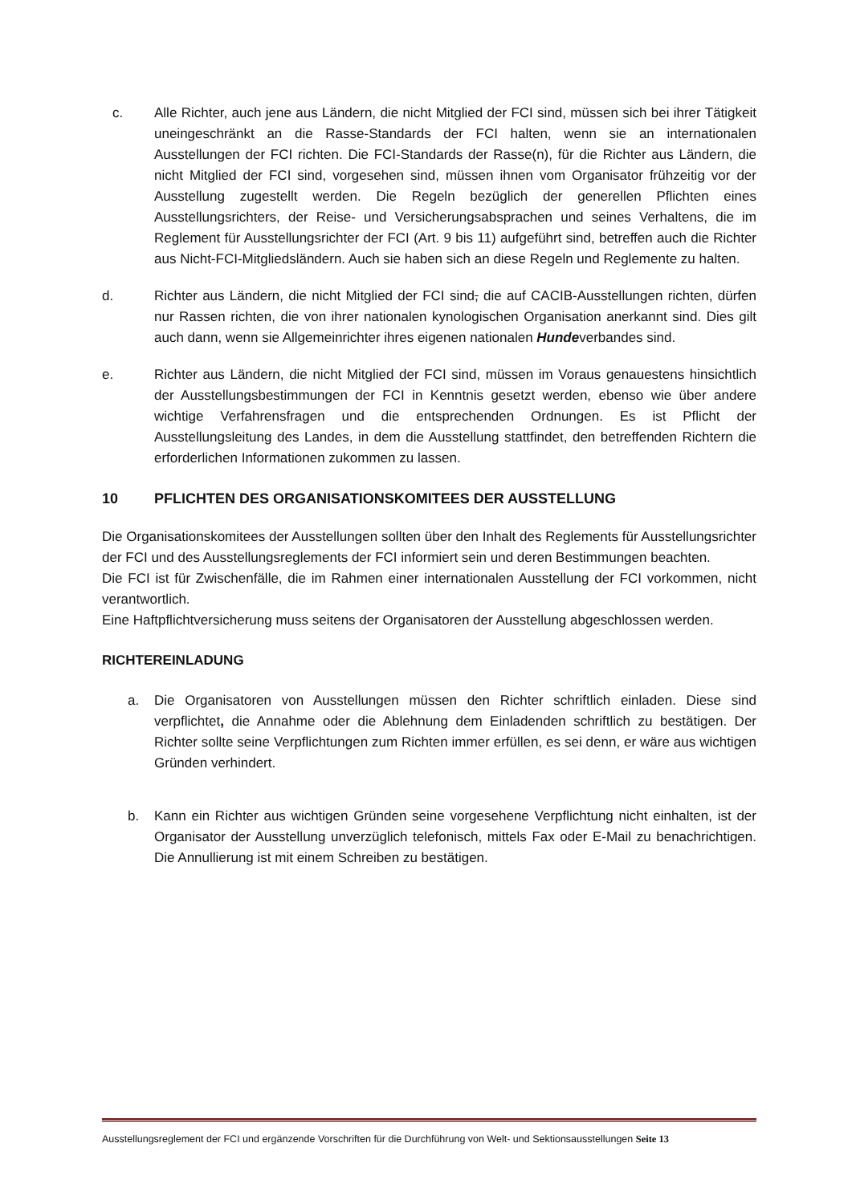c. Alle Richter, auch jene aus Ländern, die nicht Mitglied der FCI sind, müssen sich bei ihrer Tätigkeit uneingeschränkt an die Rasse-Standards der FCI halten, wenn sie an internationalen Ausstellungen der FCI richten. Die FCI-Standards der Rasse(n), für die Richter aus Ländern, die nicht Mitglied der FCI sind, vorgesehen sind, müssen ihnen vom Organisator frühzeitig vor der Ausstellung zugestellt werden. Die Regeln bezüglich der generellen Pflichten eines Ausstellungsrichters, der Reise- und Versicherungsabsprachen und seines Verhaltens, die im Reglement für Ausstellungsrichter der FCI (Art. 9 bis 11) aufgeführt sind, betreffen auch die Richter aus Nicht-FCI-Mitgliedsländern. Auch sie haben sich an diese Regeln und Reglemente zu halten.
d. Richter aus Ländern, die nicht Mitglied der FCI sind, die auf CACIB-Ausstellungen richten, dürfen nur Rassen richten, die von ihrer nationalen kynologischen Organisation anerkannt sind. Dies gilt auch dann, wenn sie Allgemeinrichter ihres eigenen nationalen Hundeverbandes sind.
e. Richter aus Ländern, die nicht Mitglied der FCI sind, müssen im Voraus genauestens hinsichtlich der Ausstellungsbestimmungen der FCI in Kenntnis gesetzt werden, ebenso wie über andere wichtige Verfahrensfragen und die entsprechenden Ordnungen. Es ist Pflicht der Ausstellungsleitung des Landes, in dem die Ausstellung stattfindet, den betreffenden Richtern die erforderlichen Informationen zukommen zu lassen.
10 PFLICHTEN DES ORGANISATIONSKOMITEES DER AUSSTELLUNG
Die Organisationskomitees der Ausstellungen sollten über den Inhalt des Reglements für Ausstellungsrichter der FCI und des Ausstellungsreglements der FCI informiert sein und deren Bestimmungen beachten.
Die FCI ist für Zwischenfälle, die im Rahmen einer internationalen Ausstellung der FCI vorkommen, nicht verantwortlich.
Eine Haftpflichtversicherung muss seitens der Organisatoren der Ausstellung abgeschlossen werden.
RICHTEREINLADUNG
a. Die Organisatoren von Ausstellungen müssen den Richter schriftlich einladen. Diese sind verpflichtet, die Annahme oder die Ablehnung dem Einladenden schriftlich zu bestätigen. Der Richter sollte seine Verpflichtungen zum Richten immer erfüllen, es sei denn, er wäre aus wichtigen Gründen verhindert.
b. Kann ein Richter aus wichtigen Gründen seine vorgesehene Verpflichtung nicht einhalten, ist der Organisator der Ausstellung unverzüglich telefonisch, mittels Fax oder E-Mail zu benachrichtigen. Die Annullierung ist mit einem Schreiben zu bestätigen.
Ausstellungsreglement der FCI und ergänzende Vorschriften für die Durchführung von Welt- und Sektionsausstellungen Seite 13